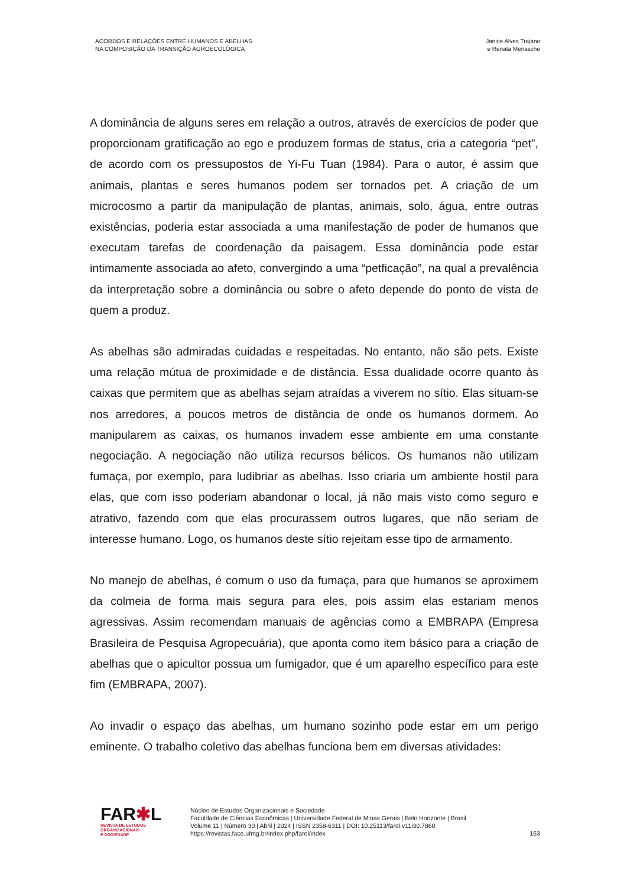ACORDOS E RELAÇÕES ENTRE HUMANOS E ABELHAS
NA COMPOSIÇÃO DA TRANSIÇÃO AGROECOLÓGICA
Janice Alves Trajano
e Renata Menasche
A dominância de alguns seres em relação a outros, através de exercícios de poder que proporcionam gratificação ao ego e produzem formas de status, cria a categoria “pet”, de acordo com os pressupostos de Yi-Fu Tuan (1984). Para o autor, é assim que animais, plantas e seres humanos podem ser tornados pet. A criação de um microcosmo a partir da manipulação de plantas, animais, solo, água, entre outras existências, poderia estar associada a uma manifestação de poder de humanos que executam tarefas de coordenação da paisagem. Essa dominância pode estar intimamente associada ao afeto, convergindo a uma “petficação”, na qual a prevalência da interpretação sobre a dominância ou sobre o afeto depende do ponto de vista de quem a produz.
As abelhas são admiradas cuidadas e respeitadas. No entanto, não são pets. Existe uma relação mútua de proximidade e de distância. Essa dualidade ocorre quanto às caixas que permitem que as abelhas sejam atraídas a viverem no sítio. Elas situam-se nos arredores, a poucos metros de distância de onde os humanos dormem. Ao manipularem as caixas, os humanos invadem esse ambiente em uma constante negociação. A negociação não utiliza recursos bélicos. Os humanos não utilizam fumaça, por exemplo, para ludibriar as abelhas. Isso criaria um ambiente hostil para elas, que com isso poderiam abandonar o local, já não mais visto como seguro e atrativo, fazendo com que elas procurassem outros lugares, que não seriam de interesse humano. Logo, os humanos deste sítio rejeitam esse tipo de armamento.
No manejo de abelhas, é comum o uso da fumaça, para que humanos se aproximem da colmeia de forma mais segura para eles, pois assim elas estariam menos agressivas. Assim recomendam manuais de agências como a EMBRAPA (Empresa Brasileira de Pesquisa Agropecuária), que aponta como item básico para a criação de abelhas que o apicultor possua um fumigador, que é um aparelho específico para este fim (EMBRAPA, 2007).
Ao invadir o espaço das abelhas, um humano sozinho pode estar em um perigo eminente. O trabalho coletivo das abelhas funciona bem em diversas atividades:
FAR✱L
REVISTA DE ESTUDOS
ORGANIZACIONAIS
E SOCIEDADE
Núcleo de Estudos Organizacionais e Sociedade
Faculdade de Ciências Econômicas | Universidade Federal de Minas Gerais | Belo Horizonte | Brasil
Volume 11 | Número 30 | Abril | 2024 | ISSN 2358-6311 | DOI: 10.25113/farol.v11i30.7860
https://revistas.face.ufmg.br/index.php/farol/index
163